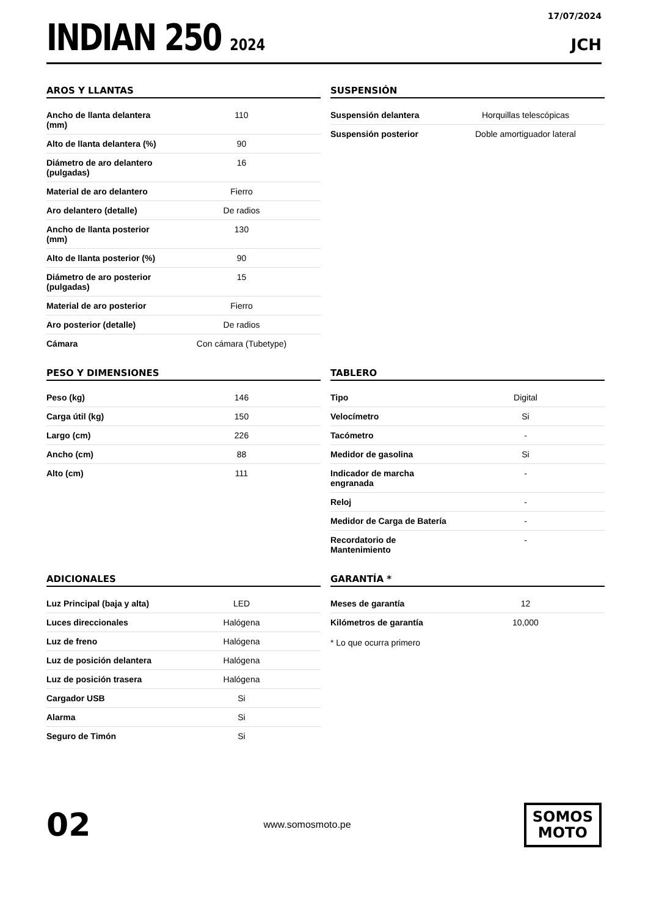INDIAN 250 2024
17/07/2024
JCH
AROS Y LLANTAS
| Ancho de llanta delantera (mm) | 110 |
| Alto de llanta delantera (%) | 90 |
| Diámetro de aro delantero (pulgadas) | 16 |
| Material de aro delantero | Fierro |
| Aro delantero (detalle) | De radios |
| Ancho de llanta posterior (mm) | 130 |
| Alto de llanta posterior (%) | 90 |
| Diámetro de aro posterior (pulgadas) | 15 |
| Material de aro posterior | Fierro |
| Aro posterior (detalle) | De radios |
| Cámara | Con cámara (Tubetype) |
SUSPENSIÓN
| Suspensión delantera | Horquillas telescópicas |
| Suspensión posterior | Doble amortiguador lateral |
PESO Y DIMENSIONES
| Peso (kg) | 146 |
| Carga útil (kg) | 150 |
| Largo (cm) | 226 |
| Ancho (cm) | 88 |
| Alto (cm) | 111 |
TABLERO
| Tipo | Digital |
| Velocímetro | Si |
| Tacómetro | - |
| Medidor de gasolina | Si |
| Indicador de marcha engranada | - |
| Reloj | - |
| Medidor de Carga de Batería | - |
| Recordatorio de Mantenimiento | - |
ADICIONALES
| Luz Principal (baja y alta) | LED |
| Luces direccionales | Halógena |
| Luz de freno | Halógena |
| Luz de posición delantera | Halógena |
| Luz de posición trasera | Halógena |
| Cargador USB | Si |
| Alarma | Si |
| Seguro de Timón | Si |
GARANTÍA *
| Meses de garantía | 12 |
| Kilómetros de garantía | 10,000 |
* Lo que ocurra primero
02
www.somosmoto.pe
SOMOS
MOTO